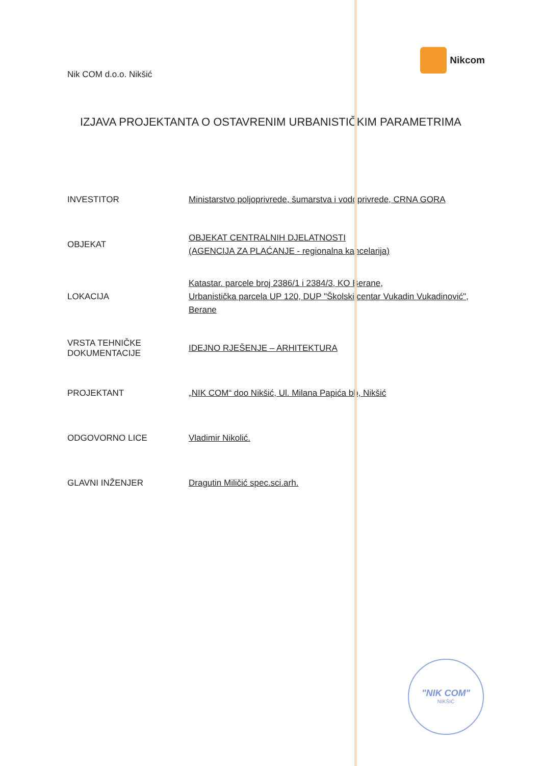Nik COM d.o.o. Nikšić
Nikcom
IZJAVA PROJEKTANTA O OSTAVRENIM URBANISTIČKIM PARAMETRIMA
| INVESTITOR | Ministarstvo poljoprivrede, šumarstva i vodoprivrede, CRNA GORA |
| OBJEKAT | OBJEKAT CENTRALNIH DJELATNOSTI (AGENCIJA ZA PLAĆANJE - regionalna kancelarija) |
| LOKACIJA | Katastar. parcele broj 2386/1 i 2384/3, KO Berane, Urbanistička parcela UP 120, DUP "Školski centar Vukadin Vukadinović", Berane |
| VRSTA TEHNIČKE DOKUMENTACIJE | IDEJNO RJEŠENJE – ARHITEKTURA |
| PROJEKTANT | „NIK COM“ doo Nikšić, Ul. Milana Papića bb, Nikšić |
| ODGOVORNO LICE | Vladimir Nikolić. |
| GLAVNI INŽENJER | Dragutin Miličić spec.sci.arh. |
"NIK COM"
NIKŠIĆ